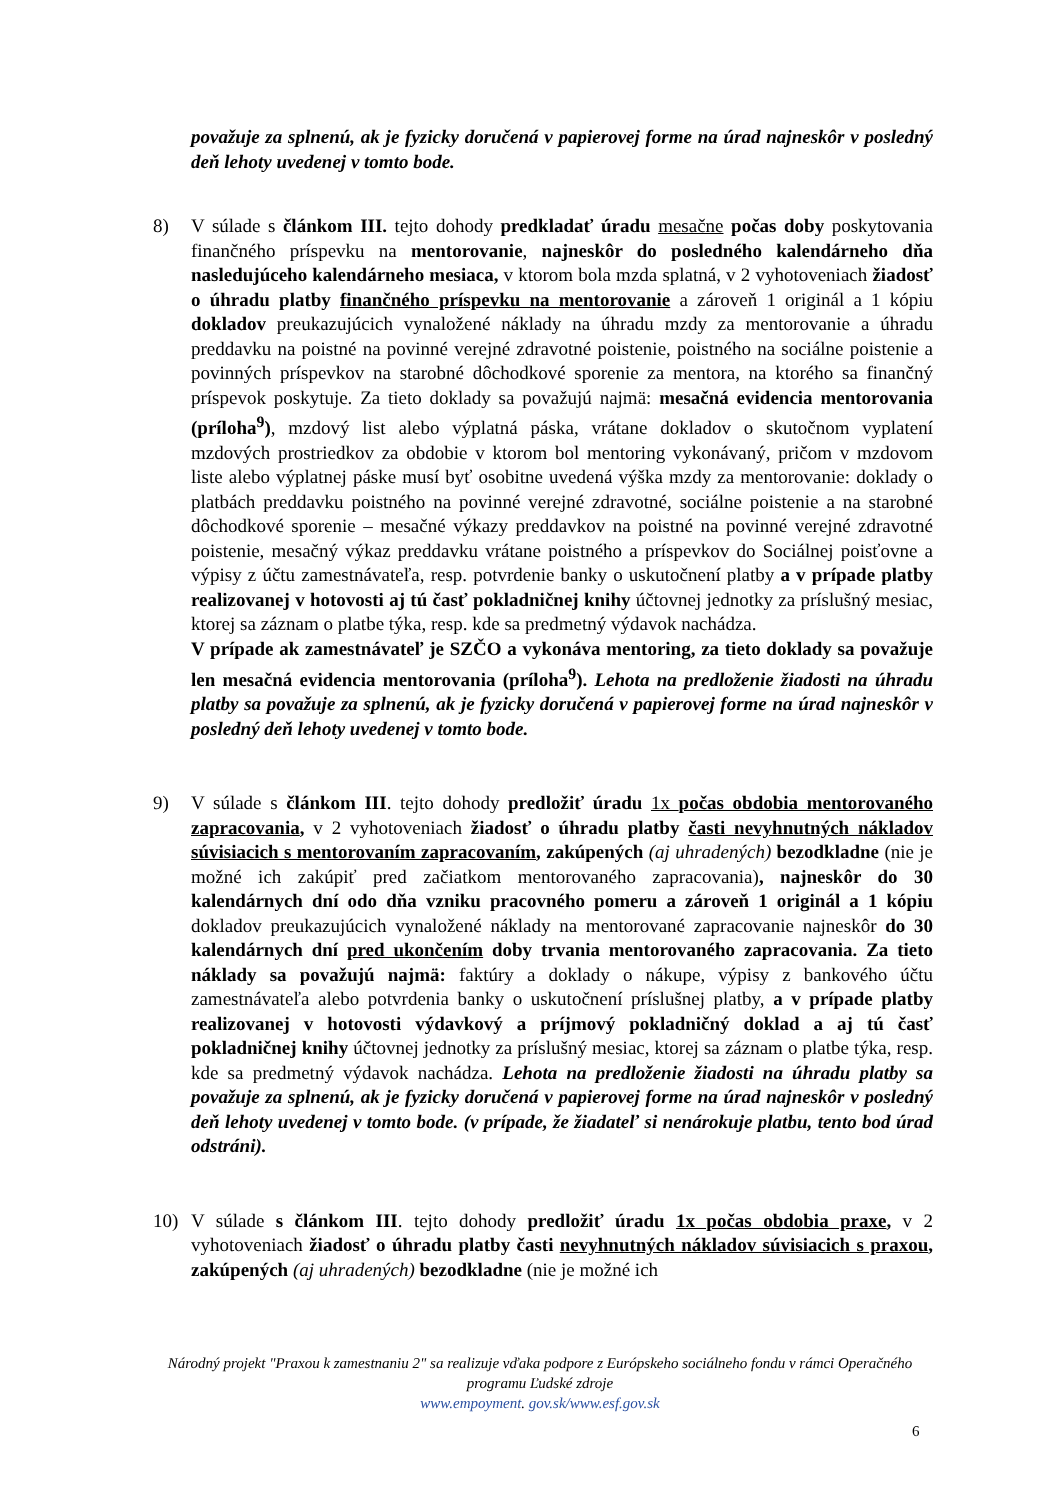považuje za splnenú, ak je fyzicky doručená v papierovej forme na úrad najneskôr v posledný deň lehoty uvedenej v tomto bode.
8) V súlade s článkom III. tejto dohody predkladať úradu mesačne počas doby poskytovania finančného príspevku na mentorovanie, najneskôr do posledného kalendárneho dňa nasledujúceho kalendárneho mesiaca, v ktorom bola mzda splatná, v 2 vyhotoveniach žiadosť o úhradu platby finančného príspevku na mentorovanie a zároveň 1 originál a 1 kópiu dokladov preukazujúcich vynaložené náklady na úhradu mzdy za mentorovanie a úhradu preddavku na poistné na povinné verejné zdravotné poistenie, poistného na sociálne poistenie a povinných príspevkov na starobné dôchodkové sporenie za mentora, na ktorého sa finančný príspevok poskytuje. Za tieto doklady sa považujú najmä: mesačná evidencia mentorovania (príloha<sup>9</sup>), mzdový list alebo výplatná páska, vrátane dokladov o skutočnom vyplatení mzdových prostriedkov za obdobie v ktorom bol mentoring vykonávaný, pričom v mzdovom liste alebo výplatnej páske musí byť osobitne uvedená výška mzdy za mentorovanie: doklady o platbách preddavku poistného na povinné verejné zdravotné, sociálne poistenie a na starobné dôchodkové sporenie – mesačné výkazy preddavkov na poistné na povinné verejné zdravotné poistenie, mesačný výkaz preddavku vrátane poistného a príspevkov do Sociálnej poisťovne a výpisy z účtu zamestnávateľa, resp. potvrdenie banky o uskutočnení platby a v prípade platby realizovanej v hotovosti aj tú časť pokladničnej knihy účtovnej jednotky za príslušný mesiac, ktorej sa záznam o platbe týka, resp. kde sa predmetný výdavok nachádza.
V prípade ak zamestnávateľ je SZČO a vykonáva mentoring, za tieto doklady sa považuje len mesačná evidencia mentorovania (príloha<sup>9</sup>). Lehota na predloženie žiadosti na úhradu platby sa považuje za splnenú, ak je fyzicky doručená v papierovej forme na úrad najneskôr v posledný deň lehoty uvedenej v tomto bode.
9) V súlade s článkom III. tejto dohody predložiť úradu 1x počas obdobia mentorovaného zapracovania, v 2 vyhotoveniach žiadosť o úhradu platby časti nevyhnutných nákladov súvisiacich s mentorovaním zapracovaním, zakúpených (aj uhradených) bezodkladne (nie je možné ich zakúpiť pred začiatkom mentorovaného zapracovania), najneskôr do 30 kalendárnych dní odo dňa vzniku pracovného pomeru a zároveň 1 originál a 1 kópiu dokladov preukazujúcich vynaložené náklady na mentorované zapracovanie najneskôr do 30 kalendárnych dní pred ukončením doby trvania mentorovaného zapracovania. Za tieto náklady sa považujú najmä: faktúry a doklady o nákupe, výpisy z bankového účtu zamestnávateľa alebo potvrdenia banky o uskutočnení príslušnej platby, a v prípade platby realizovanej v hotovosti výdavkový a príjmový pokladničný doklad a aj tú časť pokladničnej knihy účtovnej jednotky za príslušný mesiac, ktorej sa záznam o platbe týka, resp. kde sa predmetný výdavok nachádza. Lehota na predloženie žiadosti na úhradu platby sa považuje za splnenú, ak je fyzicky doručená v papierovej forme na úrad najneskôr v posledný deň lehoty uvedenej v tomto bode. (v prípade, že žiadateľ si nenárokuje platbu, tento bod úrad odstráni).
10) V súlade s článkom III. tejto dohody predložiť úradu 1x počas obdobia praxe, v 2 vyhotoveniach žiadosť o úhradu platby časti nevyhnutných nákladov súvisiacich s praxou, zakúpených (aj uhradených) bezodkladne (nie je možné ich
Národný projekt "Praxou k zamestnaniu 2" sa realizuje vďaka podpore z Európskeho sociálneho fondu v rámci Operačného programu Ľudské zdroje
www.empoyment. gov.sk/www.esf.gov.sk
6